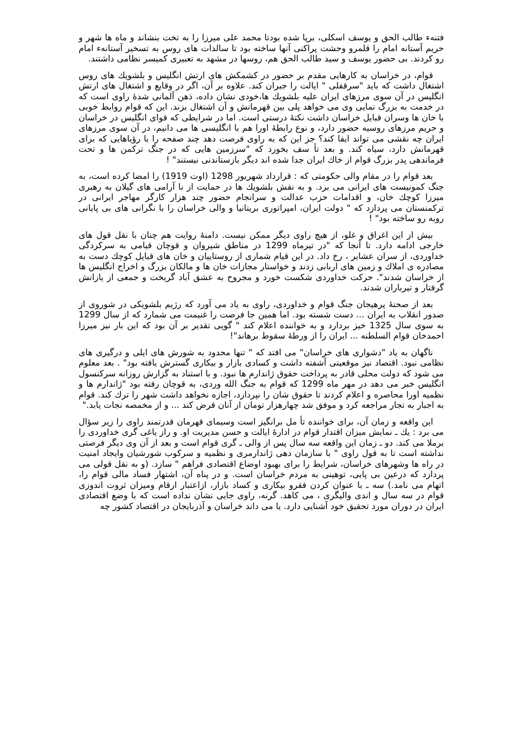فتنهء طالب الحق و یوسف اسکلی، برپا شده بودتا محمد علی میرزا را به تخت بنشاند و ماه ها شهر و حریم آستانه امام را قلمرو وحشت پراکنی آنها ساخته بود تا سالدات های روس به تسخیر آستانهء امام رو کردند. بی حضور یوسف و سید طالب الحق هم، روسها در مشهد به تعبیری کمیسر نظامی داشتند.
قوام، در خراسان به کارهایی مقدم بر حضور در کشمکش های ارتش انگلیس و بلشویك های روس اشتغال داشت که باید "سرقفلی " ایالت را جبران کند. علاوه بر آن، اگر در وقایع و اشتغال های ارتش انگلیس در آن سوی مرزهای ایران علیه بلشویك ها،خودی نشان داده، ذهن آلمانی شدهٔ راوی است که در خدمت به بزرگ نمایی وی می خواهد پلی بین قهرمانش و آن اشتغال بزند. این که قوام روابط خوبی با خان ها وسران قبایل خراسان داشت نکتهٔ درستی است. اما در شرایطی که قوای انگلیس در خراسان و حریم مرزهای روسیه حضور دارد، و نوع رابطهٔ اورا هم با انگلیسی ها می دانیم، در آن سوی مرزهای ایران چه نقشی می تواند ایفا کند؟ جز این که به راوی فرصت دهد چند صفحه را با رؤیاهایی که برای قهرمانش دارد، سیاه کند. و بعد تأ سف بخورد که "سرزمین هایی که در جنگ ترکمن ها و تحت فرماندهی پدر بزرگ قوام از خاك ایران جدا شده اند دیگر بازستاندنی نیستند" !
بعد قوام را در مقام والی حکومتی که : قرارداد شهریور 1298 (اوت 1919) را امضا کرده است، به جنگ کمونیست های ایرانی می برد. و به نقش بلشویك ها در حمایت از نا آرامی های گیلان به رهبری میرزا کوچك خان، و اقدامات حزب عدالت و سرانجام حضور چند هزار کارگر مهاجر ایرانی در ترکمنستان می پردازد که " دولت ایران، امپراتوری بریتانیا و والی خراسان را با نگرانی های بی پایانی روبه رو ساخته بود" !
بیش از این اغراق و غلو، از هیچ راوی دیگر ممکن نیست. دامنهٔ روایت هم چنان با نقل قول های خارجی ادامه دارد. تا آنجا که "در تیرماه 1299 در مناطق شیروان و قوچان قیامی به سرکردگی خداوردی، از سران عشایر ، رخ داد. در این قیام شماری از روستاییان و خان های قبایل کوچك دست به مصادره ی املاك و زمین های اربابی زدند و خواستار مجازات خان ها و مالکان بزرگ و اخراج انگلیس ها از خراسان شدند". حرکت خداوردی شکست خورد و مجروح به عشق آباد گریخت و جمعی از یارانش گرفتار و تیرباران شدند.
بعد از صحنهٔ پرهیجان جنگ قوام و خداوردی، راوی به یاد می آورد که رژیم بلشویکی در شوروی از صدور انقلاب به ایران ... دست شسته بود. اما همین جا فرصت را غنیمت می شمارد که از سال 1299 به سوی سال 1325 خیز بردارد و به خواننده اعلام کند " گویی تقدیر بر آن بود که این بار نیز میرزا احمدخان قوام السلطنه ... ایران را از ورطهٔ سقوط برهاند"!
ناگهان به یاد "دشواری های خراسان" می افتد که " تنها محدود به شورش های ایلی و درگیری های نظامی نبود. اقتصاد نیز موقعیتی آشفته داشت و کسادی بازار و بیکاری گسترش یافته بود" . بعد معلوم می شود که دولت محلی قادر به پرداخت حقوق ژاندارم ها نبود. و با استناد به گزارش روزانه سرکنسول انگلیس خبر می دهد در مهر ماه 1299 که قوام به جنگ الله وردی، به قوچان رفته بود "ژاندارم ها و نظمیه اورا محاصره و اعلام کردند تا حقوق شان را نپردازد، اجازه نخواهد داشت شهر را ترك کند. قوام به اجبار به تجار مراجعه کرد و موفق شد چهارهزار تومان از آنان قرض کند ... و از مخمصه نجات یابد."
این واقعه و زمان آن، برای خواننده تأ مل برانگیز است وسیمای قهرمان قدرتمند راوی را زیر سؤال می برد : یك ـ نمایش میزان اقتدار قوام در ادارهٔ ایالت و حسن مدیریت او. و راز یاغی گری خداوردی را برملا می کند. دو ـ زمان این واقعه سه سال پس از والی ـ گری قوام است و بعد از آن وی دیگر فرصتی نداشته است تا به قول راوی " با سازمان دهی ژاندارمری و نظمیه و سرکوب شورشیان وایجاد امنیت در راه ها وشهرهای خراسان، شرایط را برای بهبود اوضاع اقتصادی فراهم " سازد. (و به نقل قولی می پردازد که درعین بی پایی، توهینی به مردم خراسان است. و در پناه آن، اشتهار فساد مالی قوام را، اتهام می نامد.) سه ـ با عنوان کردن فقرو بیکاری و کساد بازار، ازاعتبار ارقام ومیزان ثروت اندوزی قوام در سه سال و اندی والیگری ، می کاهد. گرنه، راوی جایی نشان نداده است که با وضع اقتصادی ایران در دوران مورد تحقیق خود آشنایی دارد. یا می داند خراسان و آذربایجان در اقتصاد کشور چه